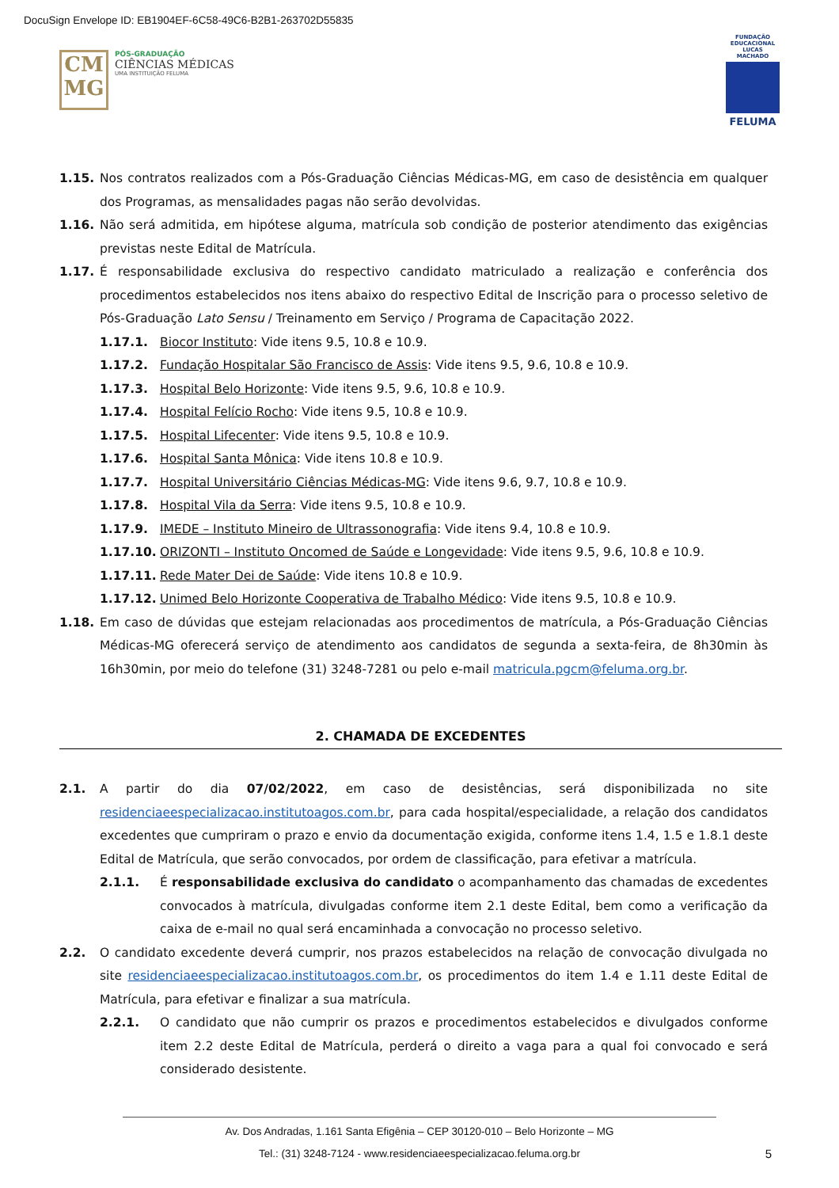DocuSign Envelope ID: EB1904EF-6C58-49C6-B2B1-263702D55835
CM
MG
PÓS-GRADUAÇÃO
CIÊNCIAS MÉDICAS
UMA INSTITUIÇÃO FELUMA
FUNDAÇÃO EDUCACIONAL LUCAS MACHADO
FELUMA
1.15. Nos contratos realizados com a Pós-Graduação Ciências Médicas-MG, em caso de desistência em qualquer dos Programas, as mensalidades pagas não serão devolvidas.
1.16. Não será admitida, em hipótese alguma, matrícula sob condição de posterior atendimento das exigências previstas neste Edital de Matrícula.
1.17. É responsabilidade exclusiva do respectivo candidato matriculado a realização e conferência dos procedimentos estabelecidos nos itens abaixo do respectivo Edital de Inscrição para o processo seletivo de Pós-Graduação Lato Sensu / Treinamento em Serviço / Programa de Capacitação 2022.
1.17.1. Biocor Instituto: Vide itens 9.5, 10.8 e 10.9.
1.17.2. Fundação Hospitalar São Francisco de Assis: Vide itens 9.5, 9.6, 10.8 e 10.9.
1.17.3. Hospital Belo Horizonte: Vide itens 9.5, 9.6, 10.8 e 10.9.
1.17.4. Hospital Felício Rocho: Vide itens 9.5, 10.8 e 10.9.
1.17.5. Hospital Lifecenter: Vide itens 9.5, 10.8 e 10.9.
1.17.6. Hospital Santa Mônica: Vide itens 10.8 e 10.9.
1.17.7. Hospital Universitário Ciências Médicas-MG: Vide itens 9.6, 9.7, 10.8 e 10.9.
1.17.8. Hospital Vila da Serra: Vide itens 9.5, 10.8 e 10.9.
1.17.9. IMEDE – Instituto Mineiro de Ultrassonografia: Vide itens 9.4, 10.8 e 10.9.
1.17.10. ORIZONTI – Instituto Oncomed de Saúde e Longevidade: Vide itens 9.5, 9.6, 10.8 e 10.9.
1.17.11. Rede Mater Dei de Saúde: Vide itens 10.8 e 10.9.
1.17.12. Unimed Belo Horizonte Cooperativa de Trabalho Médico: Vide itens 9.5, 10.8 e 10.9.
1.18. Em caso de dúvidas que estejam relacionadas aos procedimentos de matrícula, a Pós-Graduação Ciências Médicas-MG oferecerá serviço de atendimento aos candidatos de segunda a sexta-feira, de 8h30min às 16h30min, por meio do telefone (31) 3248-7281 ou pelo e-mail matricula.pgcm@feluma.org.br.
2. CHAMADA DE EXCEDENTES
2.1. A partir do dia 07/02/2022, em caso de desistências, será disponibilizada no site residenciaeespecializacao.institutoagos.com.br, para cada hospital/especialidade, a relação dos candidatos excedentes que cumpriram o prazo e envio da documentação exigida, conforme itens 1.4, 1.5 e 1.8.1 deste Edital de Matrícula, que serão convocados, por ordem de classificação, para efetivar a matrícula.
2.1.1. É responsabilidade exclusiva do candidato o acompanhamento das chamadas de excedentes convocados à matrícula, divulgadas conforme item 2.1 deste Edital, bem como a verificação da caixa de e-mail no qual será encaminhada a convocação no processo seletivo.
2.2. O candidato excedente deverá cumprir, nos prazos estabelecidos na relação de convocação divulgada no site residenciaeespecializacao.institutoagos.com.br, os procedimentos do item 1.4 e 1.11 deste Edital de Matrícula, para efetivar e finalizar a sua matrícula.
2.2.1. O candidato que não cumprir os prazos e procedimentos estabelecidos e divulgados conforme item 2.2 deste Edital de Matrícula, perderá o direito a vaga para a qual foi convocado e será considerado desistente.
Av. Dos Andradas, 1.161 Santa Efigênia – CEP 30120-010 – Belo Horizonte – MG
Tel.: (31) 3248-7124 - www.residenciaeespecializacao.feluma.org.br
5